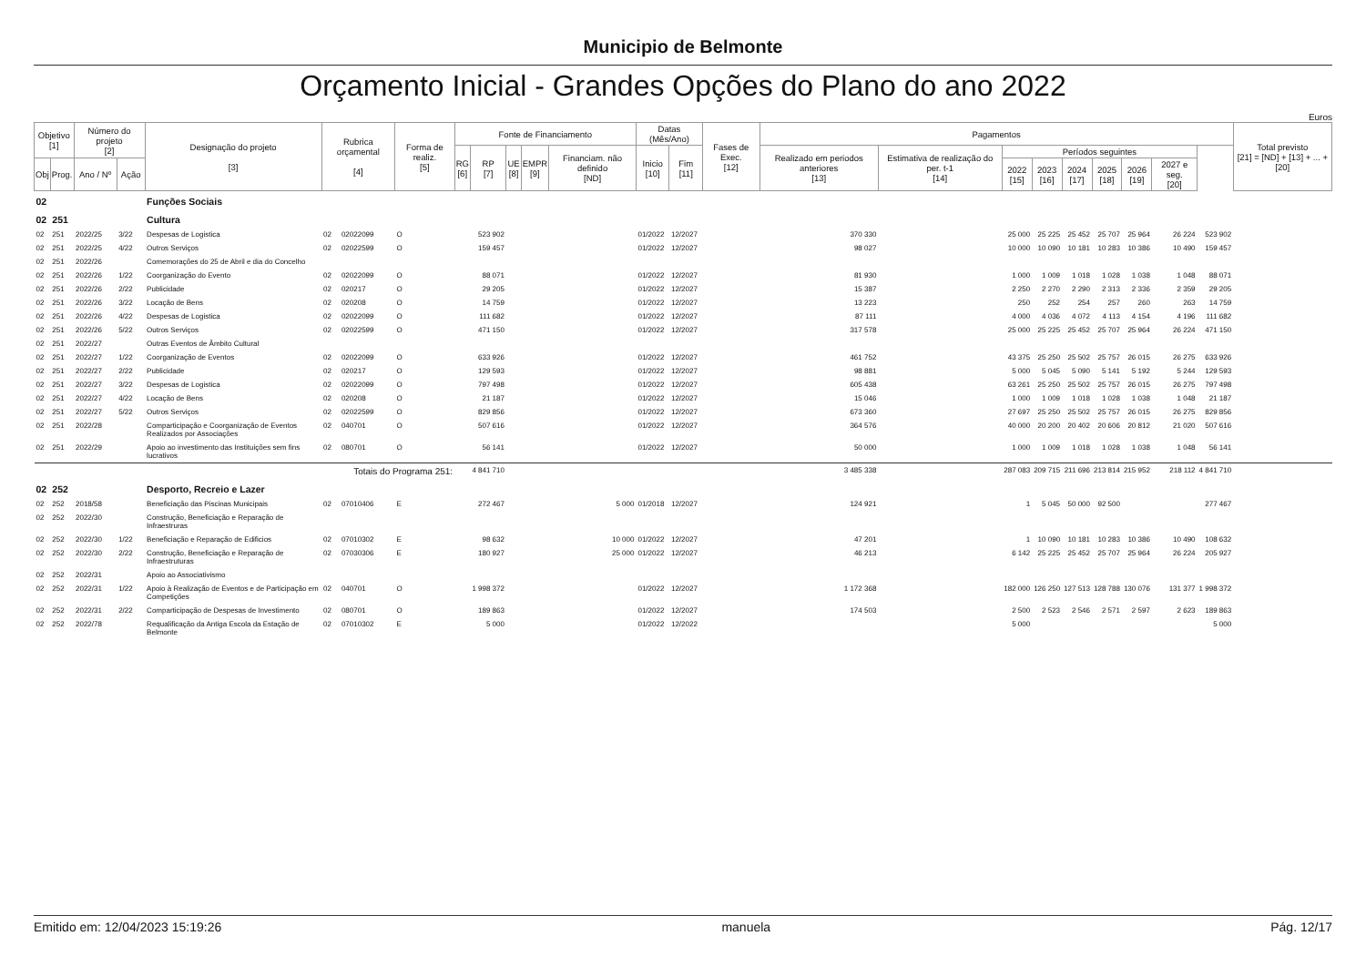Municipio de Belmonte
Orçamento Inicial - Grandes Opções do Plano do ano 2022
Euros
| Objetivo [1] | | Número do projeto [2] | | Designação do projeto [3] | Rubrica orçamental [4] | | Forma de realiz. [5] | Fonte de Financiamento | | | | | Datas (Mês/Ano) | | Fases de Exec. [12] | Pagamentos | | | | | | | | | Total previsto [21] = [ND] + [13] + ... + [20] |
| --- | --- | --- | --- | --- | --- | --- | --- | --- | --- | --- | --- | --- | --- | --- | --- | --- | --- | --- | --- | --- | --- | --- | --- | --- | --- |
| | | | | | | | | RG [6] | RP [7] | UE [8] | EMPR [9] | Financiam. não definido [ND] | Inicio [10] | Fim [11] | | Realizado em periodos anteriores [13] | Estimativa de realização do per. t-1 [14] | Períodos seguintes | | | | | | | |
| Obj | Prog. | Ano / Nº | Ação | | | | | | | | | | | | | | | 2022 [15] | 2023 [16] | 2024 [17] | 2025 [18] | 2026 [19] | 2027 e seg. [20] | | |
| 02 | | | | Funções Sociais | | | | | | | | | | | | | | | | | | | | | |
| 02 | 251 | | | Cultura | | | | | | | | | | | | | | | | | | | | | |
| 02 | 251 | 2022/25 | 3/22 | Despesas de Logistica | 02 | 02022099 | O | | 523 902 | | | | 01/2022 | 12/2027 | | 370 330 | | 25 000 | 25 225 | 25 452 | 25 707 | 25 964 | 26 224 | 523 902 | |
| 02 | 251 | 2022/25 | 4/22 | Outros Serviços | 02 | 02022599 | O | | 159 457 | | | | 01/2022 | 12/2027 | | 98 027 | | 10 000 | 10 090 | 10 181 | 10 283 | 10 386 | 10 490 | 159 457 | |
| 02 | 251 | 2022/26 | | Comemorações do 25 de Abril e dia do Concelho | | | | | | | | | | | | | | | | | | | | | |
| 02 | 251 | 2022/26 | 1/22 | Coorganização do Evento | 02 | 02022099 | O | | 88 071 | | | | 01/2022 | 12/2027 | | 81 930 | | 1 000 | 1 009 | 1 018 | 1 028 | 1 038 | 1 048 | 88 071 | |
| 02 | 251 | 2022/26 | 2/22 | Publicidade | 02 | 020217 | O | | 29 205 | | | | 01/2022 | 12/2027 | | 15 387 | | 2 250 | 2 270 | 2 290 | 2 313 | 2 336 | 2 359 | 29 205 | |
| 02 | 251 | 2022/26 | 3/22 | Locação de Bens | 02 | 020208 | O | | 14 759 | | | | 01/2022 | 12/2027 | | 13 223 | | 250 | 252 | 254 | 257 | 260 | 263 | 14 759 | |
| 02 | 251 | 2022/26 | 4/22 | Despesas de Logistica | 02 | 02022099 | O | | 111 682 | | | | 01/2022 | 12/2027 | | 87 111 | | 4 000 | 4 036 | 4 072 | 4 113 | 4 154 | 4 196 | 111 682 | |
| 02 | 251 | 2022/26 | 5/22 | Outros Serviços | 02 | 02022599 | O | | 471 150 | | | | 01/2022 | 12/2027 | | 317 578 | | 25 000 | 25 225 | 25 452 | 25 707 | 25 964 | 26 224 | 471 150 | |
| 02 | 251 | 2022/27 | | Outras Eventos de Âmbito Cultural | | | | | | | | | | | | | | | | | | | | | |
| 02 | 251 | 2022/27 | 1/22 | Coorganização de Eventos | 02 | 02022099 | O | | 633 926 | | | | 01/2022 | 12/2027 | | 461 752 | | 43 375 | 25 250 | 25 502 | 25 757 | 26 015 | 26 275 | 633 926 | |
| 02 | 251 | 2022/27 | 2/22 | Publicidade | 02 | 020217 | O | | 129 593 | | | | 01/2022 | 12/2027 | | 98 881 | | 5 000 | 5 045 | 5 090 | 5 141 | 5 192 | 5 244 | 129 593 | |
| 02 | 251 | 2022/27 | 3/22 | Despesas de Logistica | 02 | 02022099 | O | | 797 498 | | | | 01/2022 | 12/2027 | | 605 438 | | 63 261 | 25 250 | 25 502 | 25 757 | 26 015 | 26 275 | 797 498 | |
| 02 | 251 | 2022/27 | 4/22 | Locação de Bens | 02 | 020208 | O | | 21 187 | | | | 01/2022 | 12/2027 | | 15 046 | | 1 000 | 1 009 | 1 018 | 1 028 | 1 038 | 1 048 | 21 187 | |
| 02 | 251 | 2022/27 | 5/22 | Outros Serviços | 02 | 02022599 | O | | 829 856 | | | | 01/2022 | 12/2027 | | 673 360 | | 27 697 | 25 250 | 25 502 | 25 757 | 26 015 | 26 275 | 829 856 | |
| 02 | 251 | 2022/28 | | Comparticipação e Coorganização de Eventos Realizados por Associações | 02 | 040701 | O | | 507 616 | | | | 01/2022 | 12/2027 | | 364 576 | | 40 000 | 20 200 | 20 402 | 20 606 | 20 812 | 21 020 | 507 616 | |
| 02 | 251 | 2022/29 | | Apoio ao investimento das Instituições sem fins lucrativos | 02 | 080701 | O | | 56 141 | | | | 01/2022 | 12/2027 | | 50 000 | | 1 000 | 1 009 | 1 018 | 1 028 | 1 038 | 1 048 | 56 141 | |
| Totais do Programa 251: | | | | | | | | | 4 841 710 | | | | | | | 3 485 338 | | 287 083 | 209 715 | 211 696 | 213 814 | 215 952 | 218 112 | 4 841 710 | |
| 02 | 252 | | | Desporto, Recreio e Lazer | | | | | | | | | | | | | | | | | | | | | |
| 02 | 252 | 2018/58 | | Beneficiação das Piscinas Municipais | 02 | 07010406 | E | | 272 467 | | | 5 000 | 01/2018 | 12/2027 | | 124 921 | | 1 | 5 045 | 50 000 | 92 500 | | | 277 467 | |
| 02 | 252 | 2022/30 | | Construção, Beneficiação e Reparação de Infraestruras | | | | | | | | | | | | | | | | | | | | | |
| 02 | 252 | 2022/30 | 1/22 | Beneficiação e Reparação de Edificios | 02 | 07010302 | E | | 98 632 | | | 10 000 | 01/2022 | 12/2027 | | 47 201 | | 1 | 10 090 | 10 181 | 10 283 | 10 386 | 10 490 | 108 632 | |
| 02 | 252 | 2022/30 | 2/22 | Construção, Beneficiação e Reparação de Infraestruturas | 02 | 07030306 | E | | 180 927 | | | 25 000 | 01/2022 | 12/2027 | | 46 213 | | 6 142 | 25 225 | 25 452 | 25 707 | 25 964 | 26 224 | 205 927 | |
| 02 | 252 | 2022/31 | | Apoio ao Associativismo | | | | | | | | | | | | | | | | | | | | | |
| 02 | 252 | 2022/31 | 1/22 | Apoio à Realização de Eventos e de Participação em Competições | 02 | 040701 | O | | 1 998 372 | | | | 01/2022 | 12/2027 | | 1 172 368 | | 182 000 | 126 250 | 127 513 | 128 788 | 130 076 | 131 377 | 1 998 372 | |
| 02 | 252 | 2022/31 | 2/22 | Comparticipação de Despesas de Investimento | 02 | 080701 | O | | 189 863 | | | | 01/2022 | 12/2027 | | 174 503 | | 2 500 | 2 523 | 2 546 | 2 571 | 2 597 | 2 623 | 189 863 | |
| 02 | 252 | 2022/78 | | Requalificação da Antiga Escola da Estação de Belmonte | 02 | 07010302 | E | | 5 000 | | | | 01/2022 | 12/2022 | | | | 5 000 | | | | | | 5 000 | |
Emitido em: 12/04/2023 15:19:26 manuela Pág. 12/17